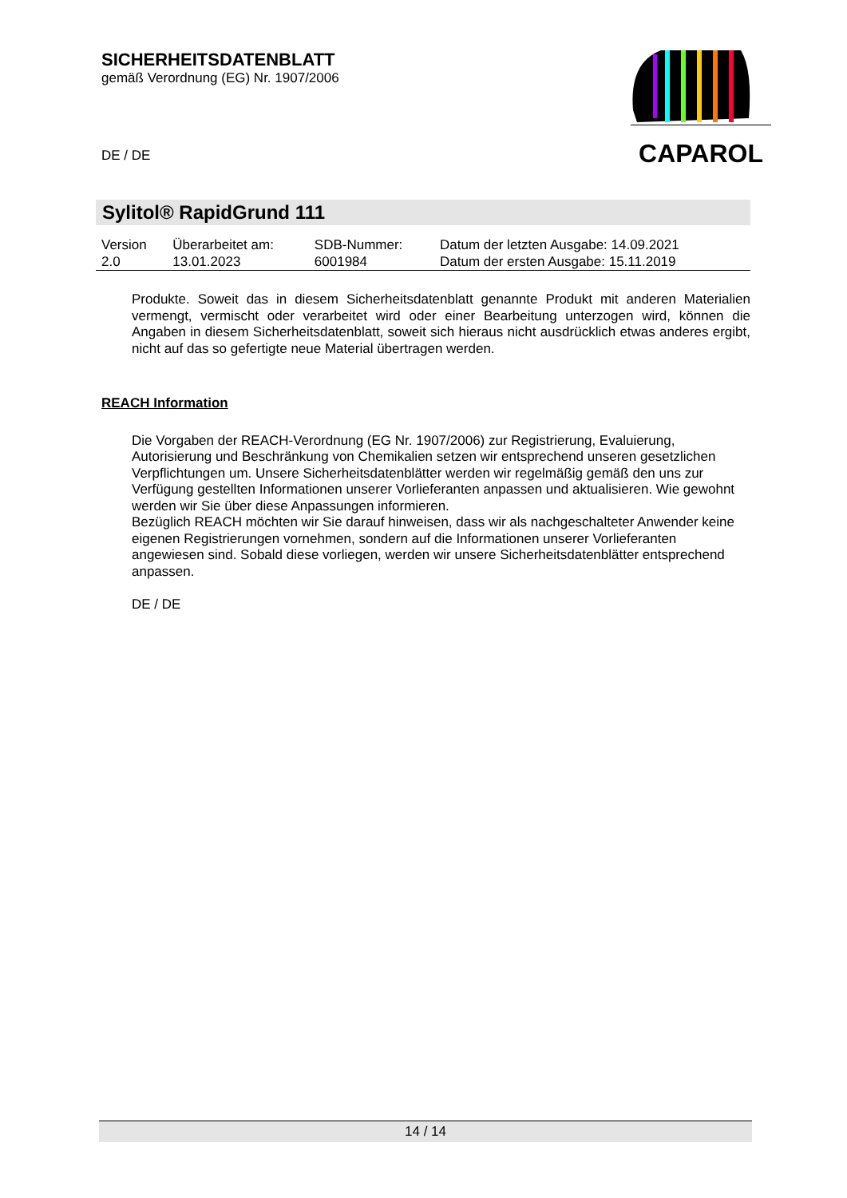SICHERHEITSDATENBLATT
gemäß Verordnung (EG) Nr. 1907/2006
DE / DE
CAPAROL
Sylitol® RapidGrund 111
| Version 2.0 | Überarbeitet am: 13.01.2023 | SDB-Nummer: 6001984 | Datum der letzten Ausgabe: 14.09.2021 Datum der ersten Ausgabe: 15.11.2019 |
Produkte. Soweit das in diesem Sicherheitsdatenblatt genannte Produkt mit anderen Materialien vermengt, vermischt oder verarbeitet wird oder einer Bearbeitung unterzogen wird, können die Angaben in diesem Sicherheitsdatenblatt, soweit sich hieraus nicht ausdrücklich etwas anderes ergibt, nicht auf das so gefertigte neue Material übertragen werden.
REACH Information
Die Vorgaben der REACH-Verordnung (EG Nr. 1907/2006) zur Registrierung, Evaluierung, Autorisierung und Beschränkung von Chemikalien setzen wir entsprechend unseren gesetzlichen Verpflichtungen um. Unsere Sicherheitsdatenblätter werden wir regelmäßig gemäß den uns zur Verfügung gestellten Informationen unserer Vorlieferanten anpassen und aktualisieren. Wie gewohnt werden wir Sie über diese Anpassungen informieren.
Bezüglich REACH möchten wir Sie darauf hinweisen, dass wir als nachgeschalteter Anwender keine eigenen Registrierungen vornehmen, sondern auf die Informationen unserer Vorlieferanten angewiesen sind. Sobald diese vorliegen, werden wir unsere Sicherheitsdatenblätter entsprechend anpassen.
DE / DE
14 / 14